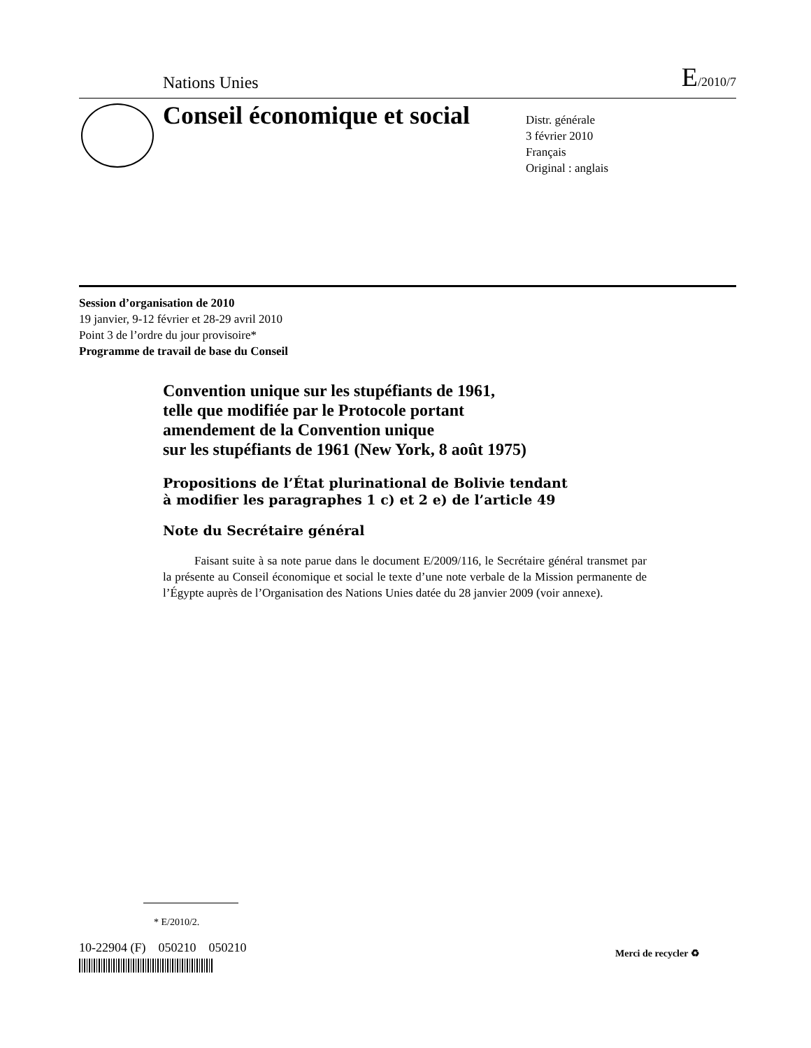Nations Unies E/2010/7
Conseil économique et social
Distr. générale
3 février 2010
Français
Original : anglais
Session d’organisation de 2010
19 janvier, 9-12 février et 28-29 avril 2010
Point 3 de l’ordre du jour provisoire*
Programme de travail de base du Conseil
Convention unique sur les stupéfiants de 1961,
telle que modifiée par le Protocole portant
amendement de la Convention unique
sur les stupéfiants de 1961 (New York, 8 août 1975)
Propositions de l’État plurinational de Bolivie tendant
à modifier les paragraphes 1 c) et 2 e) de l’article 49
Note du Secrétaire général
Faisant suite à sa note parue dans le document E/2009/116, le Secrétaire général transmet par la présente au Conseil économique et social le texte d’une note verbale de la Mission permanente de l’Égypte auprès de l’Organisation des Nations Unies datée du 28 janvier 2009 (voir annexe).
* E/2010/2.
10-22904 (F) 050210 050210
Merci de recycler ♻